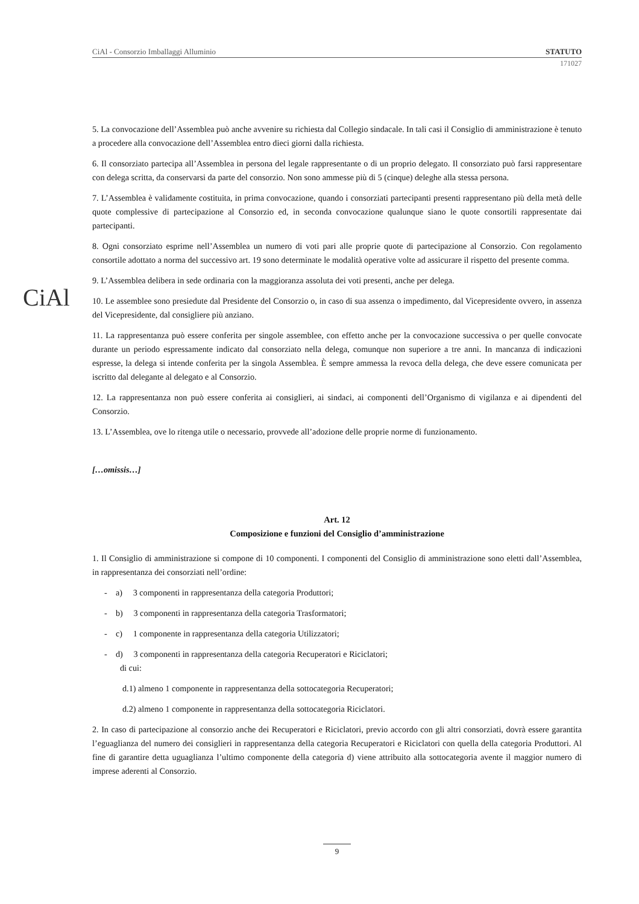CiAl
CiAl - Consorzio Imballaggi Alluminio STATUTO
171027
5. La convocazione dell’Assemblea può anche avvenire su richiesta dal Collegio sindacale. In tali casi il Consiglio di amministrazione è tenuto a procedere alla convocazione dell’Assemblea entro dieci giorni dalla richiesta.
6. Il consorziato partecipa all’Assemblea in persona del legale rappresentante o di un proprio delegato. Il consorziato può farsi rappresentare con delega scritta, da conservarsi da parte del consorzio. Non sono ammesse più di 5 (cinque) deleghe alla stessa persona.
7. L’Assemblea è validamente costituita, in prima convocazione, quando i consorziati partecipanti presenti rappresentano più della metà delle quote complessive di partecipazione al Consorzio ed, in seconda convocazione qualunque siano le quote consortili rappresentate dai partecipanti.
8. Ogni consorziato esprime nell’Assemblea un numero di voti pari alle proprie quote di partecipazione al Consorzio. Con regolamento consortile adottato a norma del successivo art. 19 sono determinate le modalità operative volte ad assicurare il rispetto del presente comma.
9. L’Assemblea delibera in sede ordinaria con la maggioranza assoluta dei voti presenti, anche per delega.
10. Le assemblee sono presiedute dal Presidente del Consorzio o, in caso di sua assenza o impedimento, dal Vicepresidente ovvero, in assenza del Vicepresidente, dal consigliere più anziano.
11. La rappresentanza può essere conferita per singole assemblee, con effetto anche per la convocazione successiva o per quelle convocate durante un periodo espressamente indicato dal consorziato nella delega, comunque non superiore a tre anni. In mancanza di indicazioni espresse, la delega si intende conferita per la singola Assemblea. È sempre ammessa la revoca della delega, che deve essere comunicata per iscritto dal delegante al delegato e al Consorzio.
12. La rappresentanza non può essere conferita ai consiglieri, ai sindaci, ai componenti dell’Organismo di vigilanza e ai dipendenti del Consorzio.
13. L’Assemblea, ove lo ritenga utile o necessario, provvede all’adozione delle proprie norme di funzionamento.
[…omissis…]
Art. 12
Composizione e funzioni del Consiglio d’amministrazione
1. Il Consiglio di amministrazione si compone di 10 componenti. I componenti del Consiglio di amministrazione sono eletti dall’Assemblea, in rappresentanza dei consorziati nell’ordine:
- a) 3 componenti in rappresentanza della categoria Produttori;
- b) 3 componenti in rappresentanza della categoria Trasformatori;
- c) 1 componente in rappresentanza della categoria Utilizzatori;
- d) 3 componenti in rappresentanza della categoria Recuperatori e Riciclatori;
di cui:
d.1) almeno 1 componente in rappresentanza della sottocategoria Recuperatori;
d.2) almeno 1 componente in rappresentanza della sottocategoria Riciclatori.
2. In caso di partecipazione al consorzio anche dei Recuperatori e Riciclatori, previo accordo con gli altri consorziati, dovrà essere garantita l’eguaglianza del numero dei consiglieri in rappresentanza della categoria Recuperatori e Riciclatori con quella della categoria Produttori. Al fine di garantire detta uguaglianza l’ultimo componente della categoria d) viene attribuito alla sottocategoria avente il maggior numero di imprese aderenti al Consorzio.
9